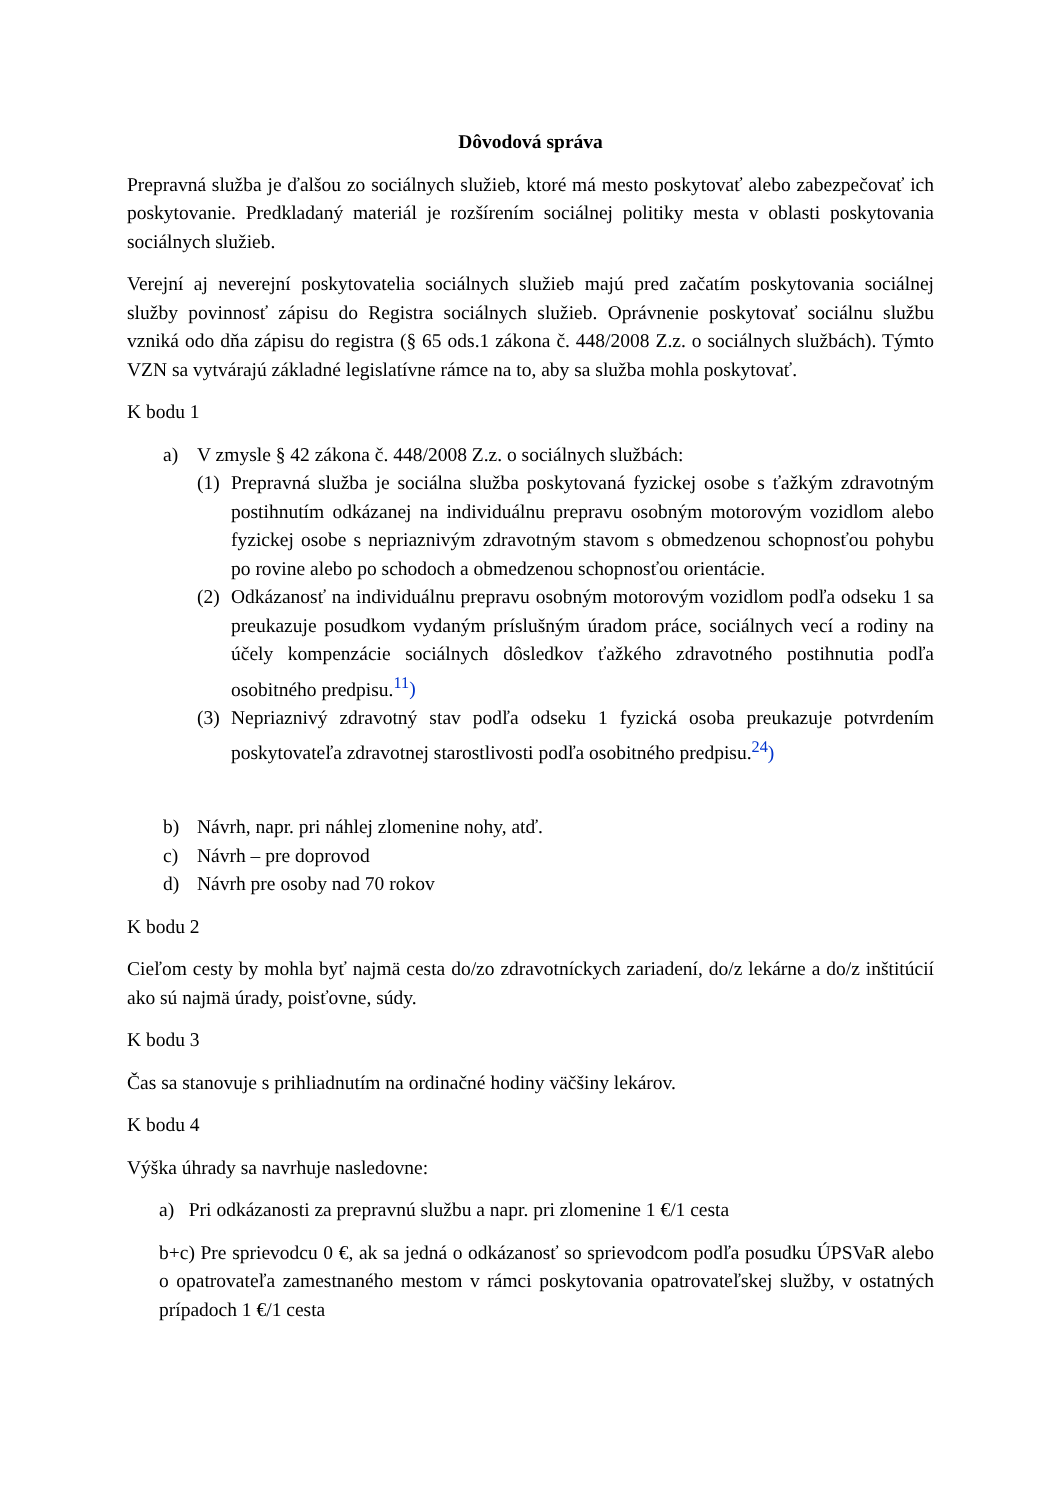Dôvodová správa
Prepravná služba je ďalšou zo sociálnych služieb, ktoré má mesto poskytovať alebo zabezpečovať ich poskytovanie. Predkladaný materiál je rozšírením sociálnej politiky mesta v oblasti poskytovania sociálnych služieb.
Verejní aj neverejní poskytovatelia sociálnych služieb majú pred začatím poskytovania sociálnej služby povinnosť zápisu do Registra sociálnych služieb. Oprávnenie poskytovať sociálnu službu vzniká odo dňa zápisu do registra (§ 65 ods.1 zákona č. 448/2008 Z.z. o sociálnych službách). Týmto VZN sa vytvárajú základné legislatívne rámce na to, aby sa služba mohla poskytovať.
K bodu 1
a) V zmysle § 42 zákona č. 448/2008 Z.z. o sociálnych službách:
(1) Prepravná služba je sociálna služba poskytovaná fyzickej osobe s ťažkým zdravotným postihnutím odkázanej na individuálnu prepravu osobným motorovým vozidlom alebo fyzickej osobe s nepriaznivým zdravotným stavom s obmedzenou schopnosťou pohybu po rovine alebo po schodoch a obmedzenou schopnosťou orientácie.
(2) Odkázanosť na individuálnu prepravu osobným motorovým vozidlom podľa odseku 1 sa preukazuje posudkom vydaným príslušným úradom práce, sociálnych vecí a rodiny na účely kompenzácie sociálnych dôsledkov ťažkého zdravotného postihnutia podľa osobitného predpisu.<sup>11</sup>)
(3) Nepriaznivý zdravotný stav podľa odseku 1 fyzická osoba preukazuje potvrdením poskytovateľa zdravotnej starostlivosti podľa osobitného predpisu.<sup>24</sup>)
b) Návrh, napr. pri náhlej zlomenine nohy, atď.
c) Návrh – pre doprovod
d) Návrh pre osoby nad 70 rokov
K bodu 2
Cieľom cesty by mohla byť najmä cesta do/zo zdravotníckych zariadení, do/z lekárne a do/z inštitúcií ako sú najmä úrady, poisťovne, súdy.
K bodu 3
Čas sa stanovuje s prihliadnutím na ordinačné hodiny väčšiny lekárov.
K bodu 4
Výška úhrady sa navrhuje nasledovne:
a) Pri odkázanosti za prepravnú službu a napr. pri zlomenine 1 €/1 cesta
b+c) Pre sprievodcu 0 €, ak sa jedná o odkázanosť so sprievodcom podľa posudku ÚPSVaR alebo o opatrovateľa zamestnaného mestom v rámci poskytovania opatrovateľskej služby, v ostatných prípadoch 1 €/1 cesta